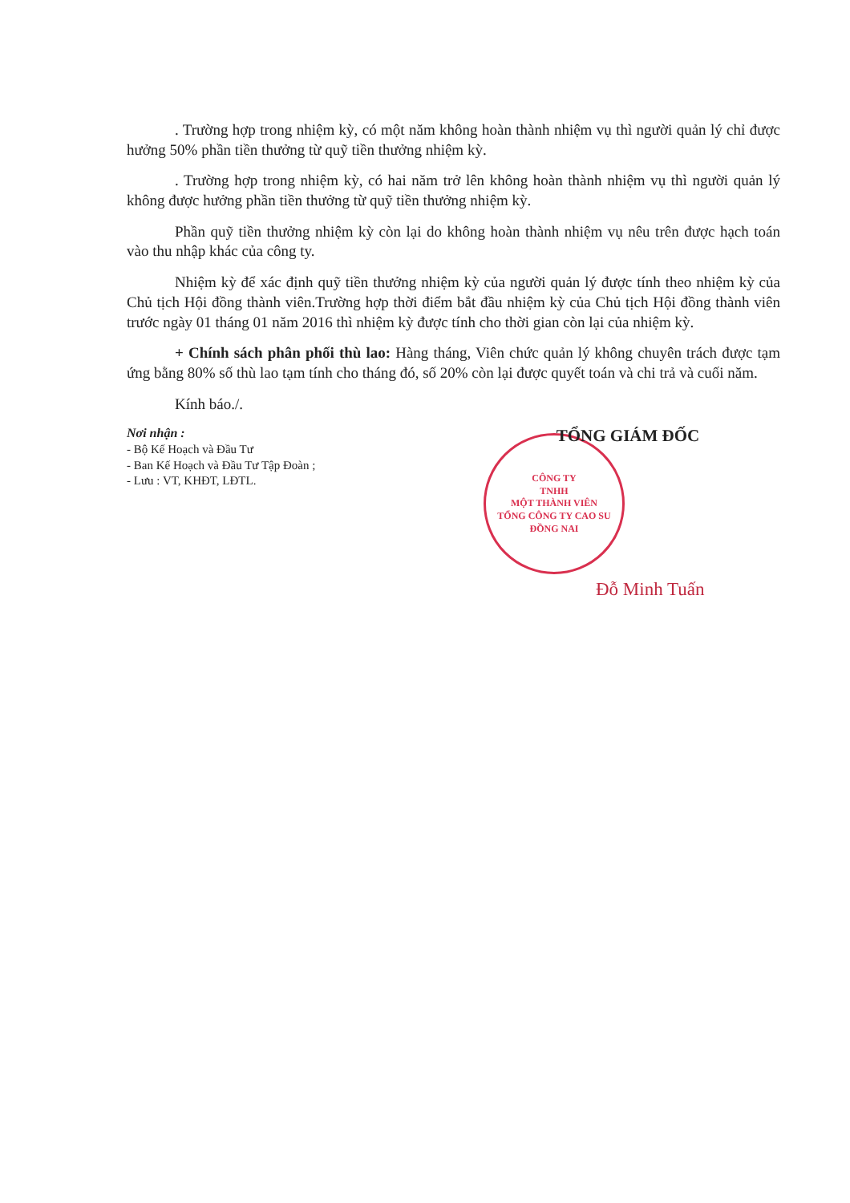. Trường hợp trong nhiệm kỳ, có một năm không hoàn thành nhiệm vụ thì người quản lý chỉ được hưởng 50% phần tiền thưởng từ quỹ tiền thưởng nhiệm kỳ.
. Trường hợp trong nhiệm kỳ, có hai năm trở lên không hoàn thành nhiệm vụ thì người quản lý không được hưởng phần tiền thưởng từ quỹ tiền thưởng nhiệm kỳ.
Phần quỹ tiền thưởng nhiệm kỳ còn lại do không hoàn thành nhiệm vụ nêu trên được hạch toán vào thu nhập khác của công ty.
Nhiệm kỳ để xác định quỹ tiền thưởng nhiệm kỳ của người quản lý được tính theo nhiệm kỳ của Chủ tịch Hội đồng thành viên.Trường hợp thời điểm bắt đầu nhiệm kỳ của Chủ tịch Hội đồng thành viên trước ngày 01 tháng 01 năm 2016 thì nhiệm kỳ được tính cho thời gian còn lại của nhiệm kỳ.
+ Chính sách phân phối thù lao: Hàng tháng, Viên chức quản lý không chuyên trách được tạm ứng bằng 80% số thù lao tạm tính cho tháng đó, số 20% còn lại được quyết toán và chi trả và cuối năm.
Kính báo./.
Nơi nhận :
- Bộ Kế Hoạch và Đầu Tư
- Ban Kế Hoạch và Đầu Tư Tập Đoàn ;
- Lưu : VT, KHĐT, LĐTL.
CÔNG TY
TNHH
MỘT THÀNH VIÊN
TỔNG CÔNG TY CAO SU
ĐỒNG NAI
TỔNG GIÁM ĐỐC
Đỗ Minh Tuấn